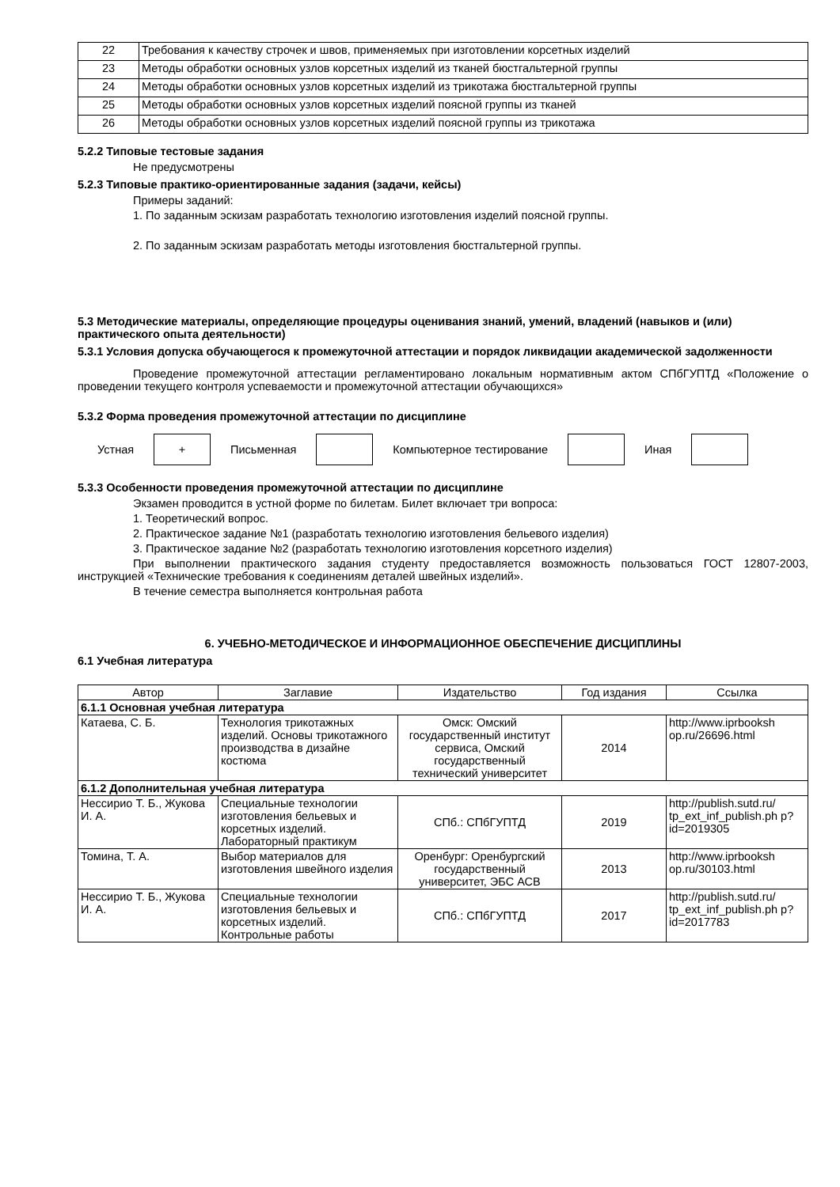| 22 | Требования к качеству строчек и швов, применяемых при изготовлении корсетных изделий |
| 23 | Методы обработки основных узлов корсетных изделий из тканей бюстгальтерной группы |
| 24 | Методы обработки основных узлов корсетных изделий из трикотажа бюстгальтерной группы |
| 25 | Методы обработки основных узлов корсетных изделий поясной группы из тканей |
| 26 | Методы обработки основных узлов корсетных изделий поясной группы из трикотажа |
5.2.2 Типовые тестовые задания
Не предусмотрены
5.2.3 Типовые практико-ориентированные задания (задачи, кейсы)
Примеры заданий:
1. По заданным эскизам разработать технологию изготовления изделий поясной группы.
2. По заданным эскизам разработать методы изготовления бюстгальтерной группы.
5.3 Методические материалы, определяющие процедуры оценивания знаний, умений, владений (навыков и (или) практического опыта деятельности)
5.3.1 Условия допуска обучающегося к промежуточной аттестации и порядок ликвидации академической задолженности
Проведение промежуточной аттестации регламентировано локальным нормативным актом СПбГУПТД «Положение о проведении текущего контроля успеваемости и промежуточной аттестации обучающихся»
5.3.2 Форма проведения промежуточной аттестации по дисциплине
Устная
+
Письменная Компьютерное тестирование Иная
5.3.3 Особенности проведения промежуточной аттестации по дисциплине
Экзамен проводится в устной форме по билетам. Билет включает три вопроса:
1. Теоретический вопрос.
2. Практическое задание №1 (разработать технологию изготовления бельевого изделия)
3. Практическое задание №2 (разработать технологию изготовления корсетного изделия)
При выполнении практического задания студенту предоставляется возможность пользоваться ГОСТ 12807-2003, инструкцией «Технические требования к соединениям деталей швейных изделий».
В течение семестра выполняется контрольная работа
6. УЧЕБНО-МЕТОДИЧЕСКОЕ И ИНФОРМАЦИОННОЕ ОБЕСПЕЧЕНИЕ ДИСЦИПЛИНЫ
6.1 Учебная литература
| Автор | Заглавие | Издательство | Год издания | Ссылка |
| --- | --- | --- | --- | --- |
| 6.1.1 Основная учебная литература | | | | |
| Катаева, С. Б. | Технология трикотажных изделий. Основы трикотажного производства в дизайне костюма | Омск: Омский государственный институт сервиса, Омский государственный технический университет | 2014 | http://www.iprbooksh op.ru/26696.html |
| 6.1.2 Дополнительная учебная литература | | | | |
| Нессирио Т. Б., Жукова И. А. | Специальные технологии изготовления бельевых и корсетных изделий. Лабораторный практикум | СПб.: СПбГУПТД | 2019 | http://publish.sutd.ru/ tp_ext_inf_publish.ph p?id=2019305 |
| Томина, Т. А. | Выбор материалов для изготовления швейного изделия | Оренбург: Оренбургский государственный университет, ЭБС АСВ | 2013 | http://www.iprbooksh op.ru/30103.html |
| Нессирио Т. Б., Жукова И. А. | Специальные технологии изготовления бельевых и корсетных изделий. Контрольные работы | СПб.: СПбГУПТД | 2017 | http://publish.sutd.ru/ tp_ext_inf_publish.ph p?id=2017783 |